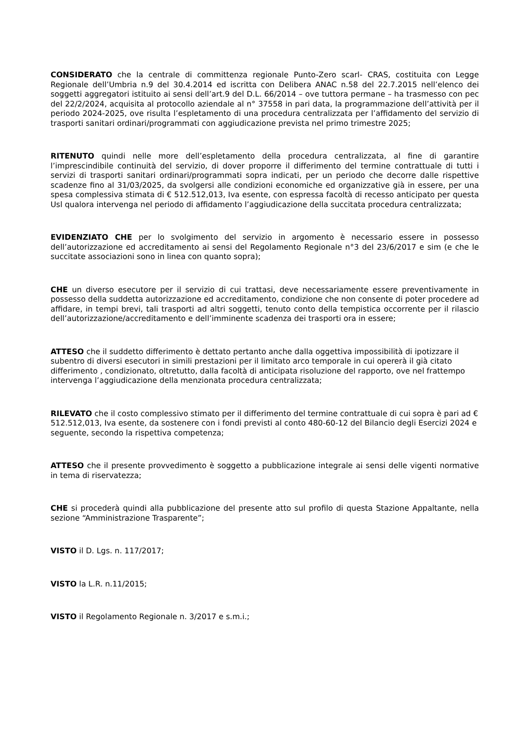CONSIDERATO che la centrale di committenza regionale Punto-Zero scarl- CRAS, costituita con Legge Regionale dell’Umbria n.9 del 30.4.2014 ed iscritta con Delibera ANAC n.58 del 22.7.2015 nell’elenco dei soggetti aggregatori istituito ai sensi dell’art.9 del D.L. 66/2014 – ove tuttora permane – ha trasmesso con pec del 22/2/2024, acquisita al protocollo aziendale al n° 37558 in pari data, la programmazione dell’attività per il periodo 2024-2025, ove risulta l’espletamento di una procedura centralizzata per l’affidamento del servizio di trasporti sanitari ordinari/programmati con aggiudicazione prevista nel primo trimestre 2025;
RITENUTO quindi nelle more dell’espletamento della procedura centralizzata, al fine di garantire l’imprescindibile continuità del servizio, di dover proporre il differimento del termine contrattuale di tutti i servizi di trasporti sanitari ordinari/programmati sopra indicati, per un periodo che decorre dalle rispettive scadenze fino al 31/03/2025, da svolgersi alle condizioni economiche ed organizzative già in essere, per una spesa complessiva stimata di € 512.512,013, Iva esente, con espressa facoltà di recesso anticipato per questa Usl qualora intervenga nel periodo di affidamento l’aggiudicazione della succitata procedura centralizzata;
EVIDENZIATO CHE per lo svolgimento del servizio in argomento è necessario essere in possesso dell’autorizzazione ed accreditamento ai sensi del Regolamento Regionale n°3 del 23/6/2017 e sim (e che le succitate associazioni sono in linea con quanto sopra);
CHE un diverso esecutore per il servizio di cui trattasi, deve necessariamente essere preventivamente in possesso della suddetta autorizzazione ed accreditamento, condizione che non consente di poter procedere ad affidare, in tempi brevi, tali trasporti ad altri soggetti, tenuto conto della tempistica occorrente per il rilascio dell’autorizzazione/accreditamento e dell’imminente scadenza dei trasporti ora in essere;
ATTESO che il suddetto differimento è dettato pertanto anche dalla oggettiva impossibilità di ipotizzare il subentro di diversi esecutori in simili prestazioni per il limitato arco temporale in cui opererà il già citato differimento , condizionato, oltretutto, dalla facoltà di anticipata risoluzione del rapporto, ove nel frattempo intervenga l’aggiudicazione della menzionata procedura centralizzata;
RILEVATO che il costo complessivo stimato per il differimento del termine contrattuale di cui sopra è pari ad € 512.512,013, Iva esente, da sostenere con i fondi previsti al conto 480-60-12 del Bilancio degli Esercizi 2024 e seguente, secondo la rispettiva competenza;
ATTESO che il presente provvedimento è soggetto a pubblicazione integrale ai sensi delle vigenti normative in tema di riservatezza;
CHE si procederà quindi alla pubblicazione del presente atto sul profilo di questa Stazione Appaltante, nella sezione “Amministrazione Trasparente”;
VISTO il D. Lgs. n. 117/2017;
VISTO la L.R. n.11/2015;
VISTO il Regolamento Regionale n. 3/2017 e s.m.i.;